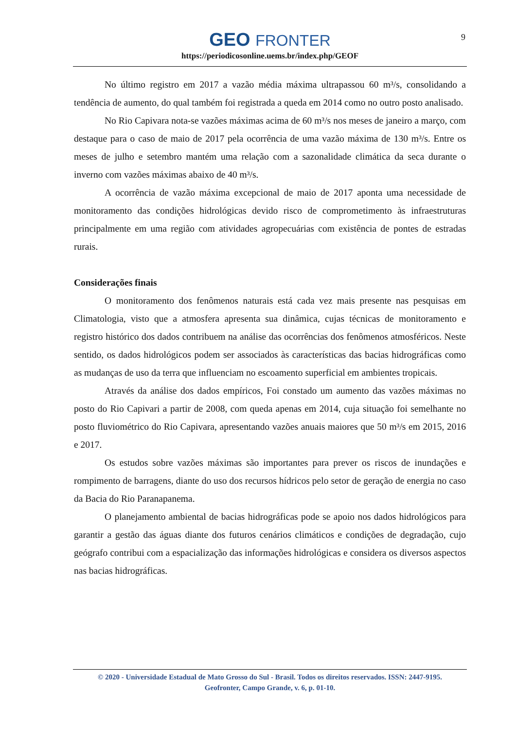GEO FRONTER
https://periodicosonline.uems.br/index.php/GEOF
9
No último registro em 2017 a vazão média máxima ultrapassou 60 m³/s, consolidando a tendência de aumento, do qual também foi registrada a queda em 2014 como no outro posto analisado.
No Rio Capivara nota-se vazões máximas acima de 60 m³/s nos meses de janeiro a março, com destaque para o caso de maio de 2017 pela ocorrência de uma vazão máxima de 130 m³/s. Entre os meses de julho e setembro mantém uma relação com a sazonalidade climática da seca durante o inverno com vazões máximas abaixo de 40 m³/s.
A ocorrência de vazão máxima excepcional de maio de 2017 aponta uma necessidade de monitoramento das condições hidrológicas devido risco de comprometimento às infraestruturas principalmente em uma região com atividades agropecuárias com existência de pontes de estradas rurais.
Considerações finais
O monitoramento dos fenômenos naturais está cada vez mais presente nas pesquisas em Climatologia, visto que a atmosfera apresenta sua dinâmica, cujas técnicas de monitoramento e registro histórico dos dados contribuem na análise das ocorrências dos fenômenos atmosféricos. Neste sentido, os dados hidrológicos podem ser associados às características das bacias hidrográficas como as mudanças de uso da terra que influenciam no escoamento superficial em ambientes tropicais.
Através da análise dos dados empíricos, Foi constado um aumento das vazões máximas no posto do Rio Capivari a partir de 2008, com queda apenas em 2014, cuja situação foi semelhante no posto fluviométrico do Rio Capivara, apresentando vazões anuais maiores que 50 m³/s em 2015, 2016 e 2017.
Os estudos sobre vazões máximas são importantes para prever os riscos de inundações e rompimento de barragens, diante do uso dos recursos hídricos pelo setor de geração de energia no caso da Bacia do Rio Paranapanema.
O planejamento ambiental de bacias hidrográficas pode se apoio nos dados hidrológicos para garantir a gestão das águas diante dos futuros cenários climáticos e condições de degradação, cujo geógrafo contribui com a espacialização das informações hidrológicas e considera os diversos aspectos nas bacias hidrográficas.
© 2020 - Universidade Estadual de Mato Grosso do Sul - Brasil. Todos os direitos reservados. ISSN: 2447-9195.
Geofronter, Campo Grande, v. 6, p. 01-10.